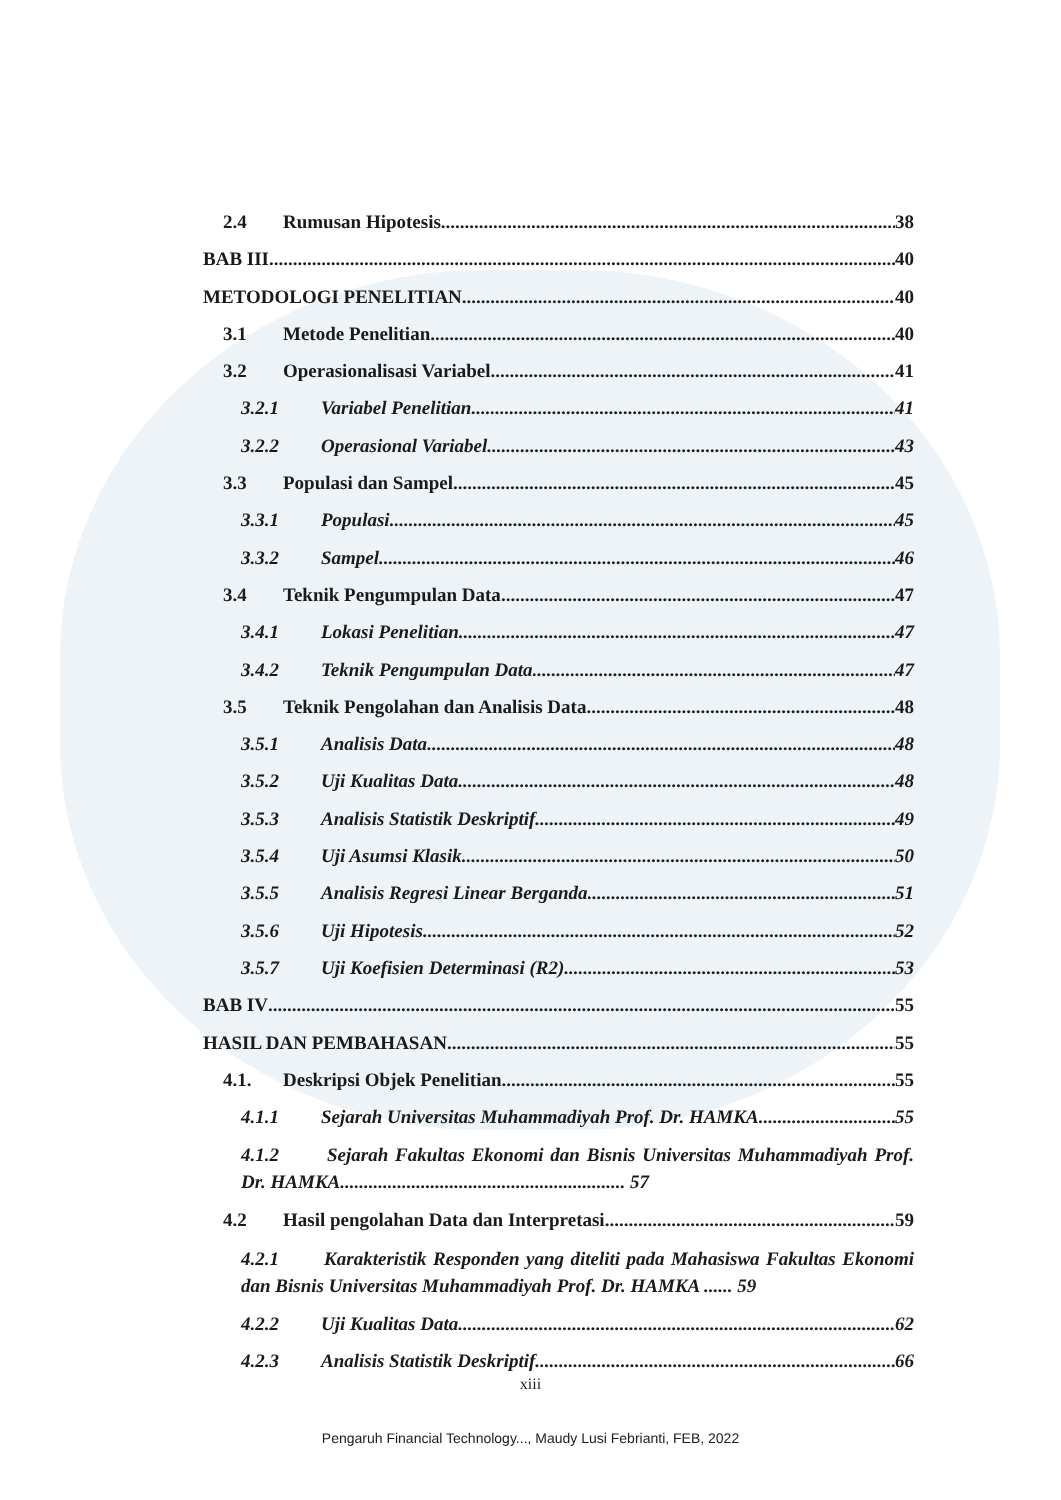2.4 Rumusan Hipotesis 38
BAB III 40
METODOLOGI PENELITIAN 40
3.1 Metode Penelitian 40
3.2 Operasionalisasi Variabel 41
3.2.1 Variabel Penelitian 41
3.2.2 Operasional Variabel 43
3.3 Populasi dan Sampel 45
3.3.1 Populasi 45
3.3.2 Sampel 46
3.4 Teknik Pengumpulan Data 47
3.4.1 Lokasi Penelitian 47
3.4.2 Teknik Pengumpulan Data 47
3.5 Teknik Pengolahan dan Analisis Data 48
3.5.1 Analisis Data 48
3.5.2 Uji Kualitas Data 48
3.5.3 Analisis Statistik Deskriptif 49
3.5.4 Uji Asumsi Klasik 50
3.5.5 Analisis Regresi Linear Berganda 51
3.5.6 Uji Hipotesis 52
3.5.7 Uji Koefisien Determinasi (R2) 53
BAB IV 55
HASIL DAN PEMBAHASAN 55
4.1. Deskripsi Objek Penelitian 55
4.1.1 Sejarah Universitas Muhammadiyah Prof. Dr. HAMKA 55
4.1.2 Sejarah Fakultas Ekonomi dan Bisnis Universitas Muhammadiyah Prof. Dr. HAMKA............................................................ 57
4.2 Hasil pengolahan Data dan Interpretasi 59
4.2.1 Karakteristik Responden yang diteliti pada Mahasiswa Fakultas Ekonomi dan Bisnis Universitas Muhammadiyah Prof. Dr. HAMKA ...... 59
4.2.2 Uji Kualitas Data 62
4.2.3 Analisis Statistik Deskriptif 66
xiii
Pengaruh Financial Technology..., Maudy Lusi Febrianti, FEB, 2022